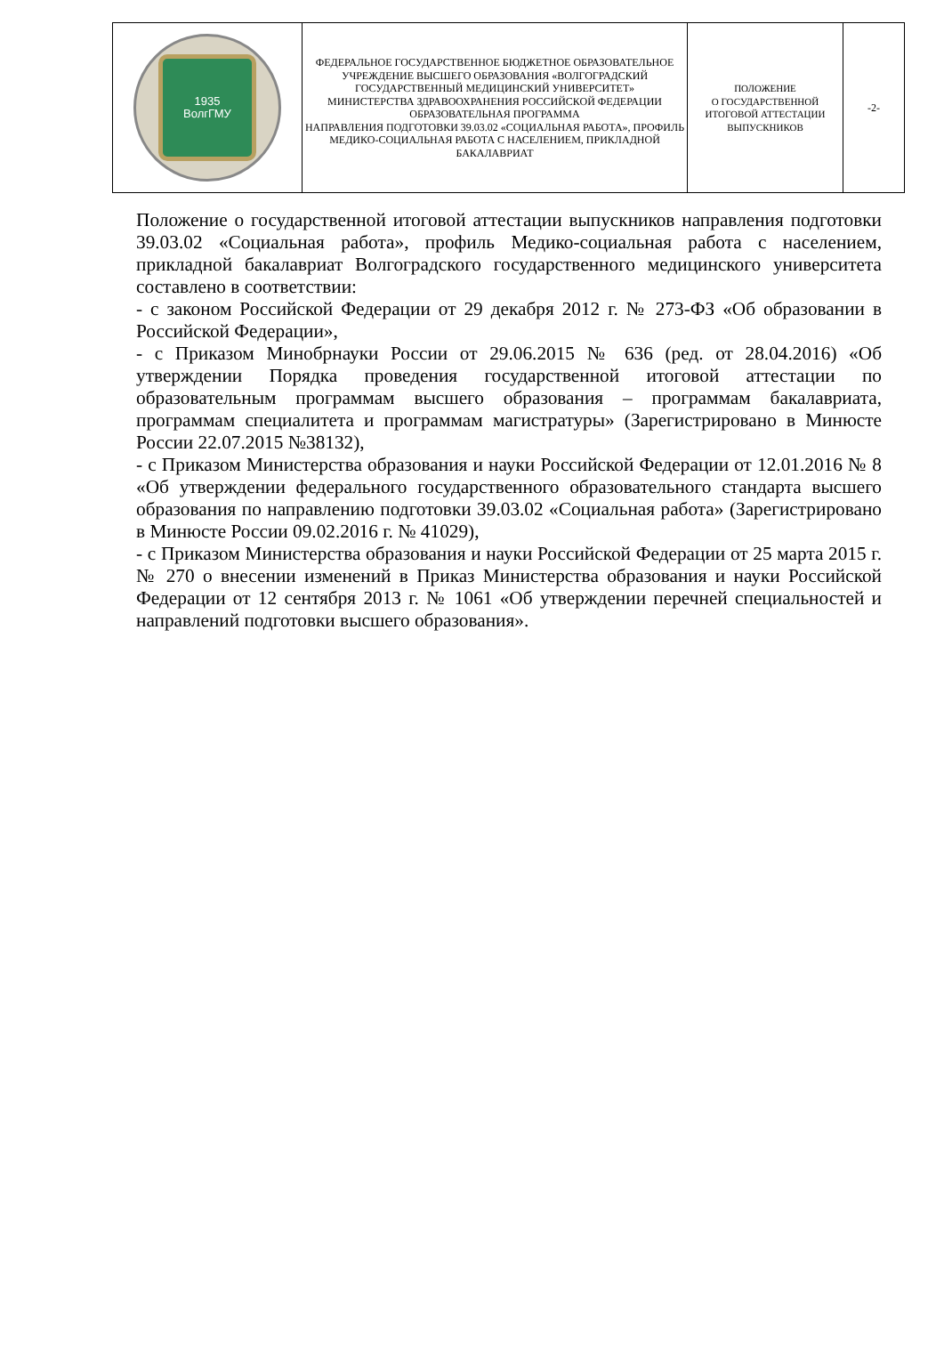| 1935 ВолгГМУ | ФЕДЕРАЛЬНОЕ ГОСУДАРСТВЕННОЕ БЮДЖЕТНОЕ ОБРАЗОВАТЕЛЬНОЕ УЧРЕЖДЕНИЕ ВЫСШЕГО ОБРАЗОВАНИЯ «ВОЛГОГРАДСКИЙ ГОСУДАРСТВЕННЫЙ МЕДИЦИНСКИЙ УНИВЕРСИТЕТ» МИНИСТЕРСТВА ЗДРАВООХРАНЕНИЯ РОССИЙСКОЙ ФЕДЕРАЦИИ ОБРАЗОВАТЕЛЬНАЯ ПРОГРАММА НАПРАВЛЕНИЯ ПОДГОТОВКИ 39.03.02 «СОЦИАЛЬНАЯ РАБОТА», ПРОФИЛЬ МЕДИКО-СОЦИАЛЬНАЯ РАБОТА С НАСЕЛЕНИЕМ, ПРИКЛАДНОЙ БАКАЛАВРИАТ | ПОЛОЖЕНИЕ О ГОСУДАРСТВЕННОЙ ИТОГОВОЙ АТТЕСТАЦИИ ВЫПУСКНИКОВ | -2- |
Положение о государственной итоговой аттестации выпускников направления подготовки 39.03.02 «Социальная работа», профиль Медико-социальная работа с населением, прикладной бакалавриат Волгоградского государственного медицинского университета составлено в соответствии:
- с законом Российской Федерации от 29 декабря 2012 г. № 273-ФЗ «Об образовании в Российской Федерации»,
- с Приказом Минобрнауки России от 29.06.2015 № 636 (ред. от 28.04.2016) «Об утверждении Порядка проведения государственной итоговой аттестации по образовательным программам высшего образования – программам бакалавриата, программам специалитета и программам магистратуры» (Зарегистрировано в Минюсте России 22.07.2015 №38132),
- с Приказом Министерства образования и науки Российской Федерации от 12.01.2016 № 8 «Об утверждении федерального государственного образовательного стандарта высшего образования по направлению подготовки 39.03.02 «Социальная работа» (Зарегистрировано в Минюсте России 09.02.2016 г. № 41029),
- с Приказом Министерства образования и науки Российской Федерации от 25 марта 2015 г. № 270 о внесении изменений в Приказ Министерства образования и науки Российской Федерации от 12 сентября 2013 г. № 1061 «Об утверждении перечней специальностей и направлений подготовки высшего образования».